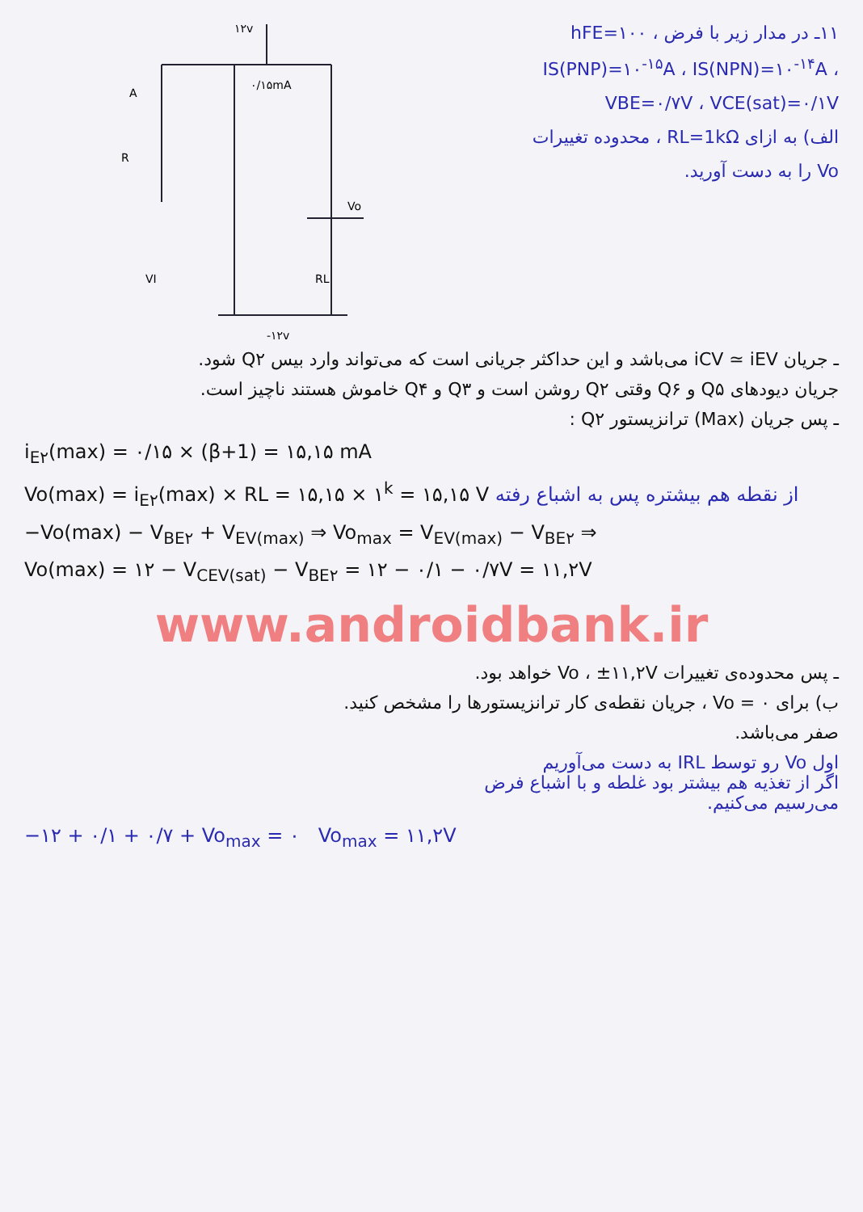۱۲v
A
R
۰/۱۵mA
VI
Vo
RL
-۱۲v
۱۱ـ در مدار زیر با فرض hFE=۱۰۰ ، IS(PNP)=۱۰<sup>-۱۵</sup>A ، IS(NPN)=۱۰<sup>-۱۴</sup>A ، VBE=۰/۷V ، VCE(sat)=۰/۱V
الف) به ازای RL=1kΩ ، محدوده تغییرات Vo را به دست آورید.
ـ جریان iCV ≃ iEV می‌باشد و این حداکثر جریانی است که می‌تواند وارد بیس Q۲ شود.
جریان دیودهای Q۵ و Q۶ وقتی Q۲ روشن است و Q۳ و Q۴ خاموش هستند ناچیز است.
ـ پس جریان (Max) ترانزیستور Q۲ :
i<sub>E۲</sub>(max) = ۰/۱۵ × (β+1) = ۱۵,۱۵ mA
Vo(max) = i<sub>E۲</sub>(max) × RL = ۱۵,۱۵ × ۱<sup>k</sup> = ۱۵,۱۵ V از نقطه هم بیشتره پس به اشباع رفته
−Vo(max) − V<sub>BE۲</sub> + V<sub>EV(max)</sub> ⇒ Vo<sub>max</sub> = V<sub>EV(max)</sub> − V<sub>BE۲</sub> ⇒
Vo(max) = ۱۲ − V<sub>CEV(sat)</sub> − V<sub>BE۲</sub> = ۱۲ − ۰/۱ − ۰/۷V = ۱۱,۲V
www.androidbank.ir
ـ پس محدوده‌ی تغییرات Vo ، ±۱۱,۲V خواهد بود.
ب) برای Vo = ۰ ، جریان نقطه‌ی کار ترانزیستورها را مشخص کنید.
صفر می‌باشد.
اول Vo رو توسط IRL به دست می‌آوریم
اگر از تغذیه هم بیشتر بود غلطه و با اشباع فرض
می‌رسیم می‌کنیم.
−۱۲ + ۰/۱ + ۰/۷ + Vo<sub>max</sub> = ۰ Vo<sub>max</sub> = ۱۱,۲V